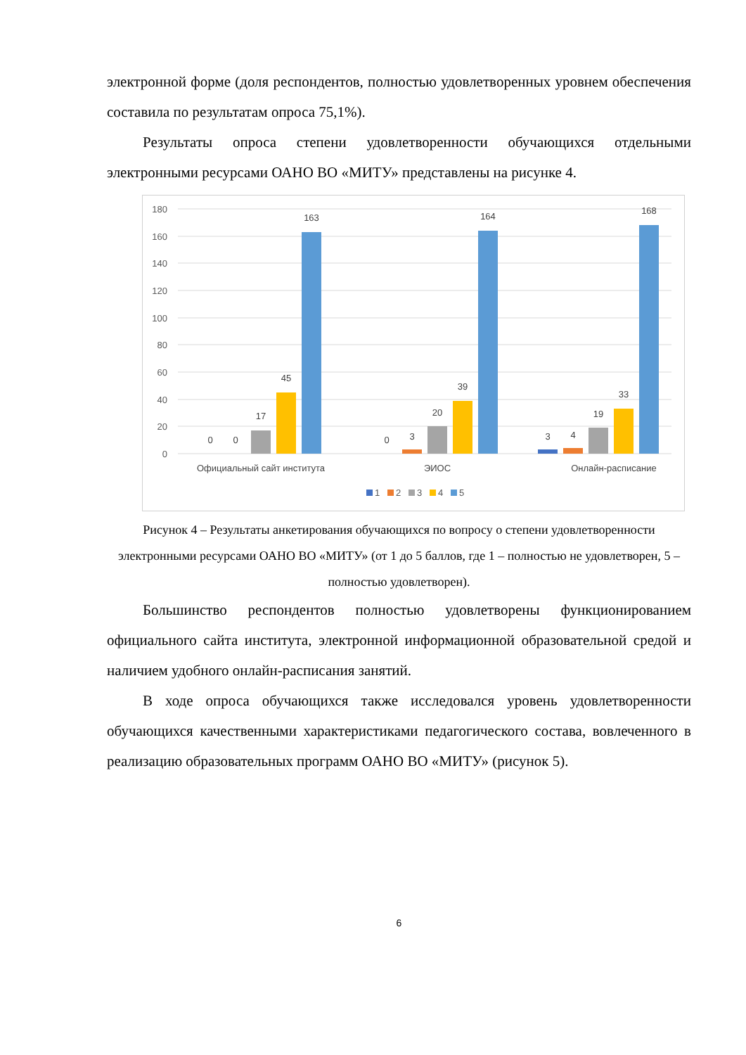электронной форме (доля респондентов, полностью удовлетворенных уровнем обеспечения составила по результатам опроса 75,1%).
Результаты опроса степени удовлетворенности обучающихся отдельными электронными ресурсами ОАНО ВО «МИТУ» представлены на рисунке 4.
180
160
140
120
100
80
60
40
20
0
0
0
17
45
163
0
3
20
39
164
3
4
19
33
168
Официальный сайт института
ЭИОС
Онлайн-расписание
1
2
3
4
5
Рисунок 4 – Результаты анкетирования обучающихся по вопросу о степени удовлетворенности электронными ресурсами ОАНО ВО «МИТУ» (от 1 до 5 баллов, где 1 – полностью не удовлетворен, 5 – полностью удовлетворен).
Большинство респондентов полностью удовлетворены функционированием официального сайта института, электронной информационной образовательной средой и наличием удобного онлайн-расписания занятий.
В ходе опроса обучающихся также исследовался уровень удовлетворенности обучающихся качественными характеристиками педагогического состава, вовлеченного в реализацию образовательных программ ОАНО ВО «МИТУ» (рисунок 5).
6